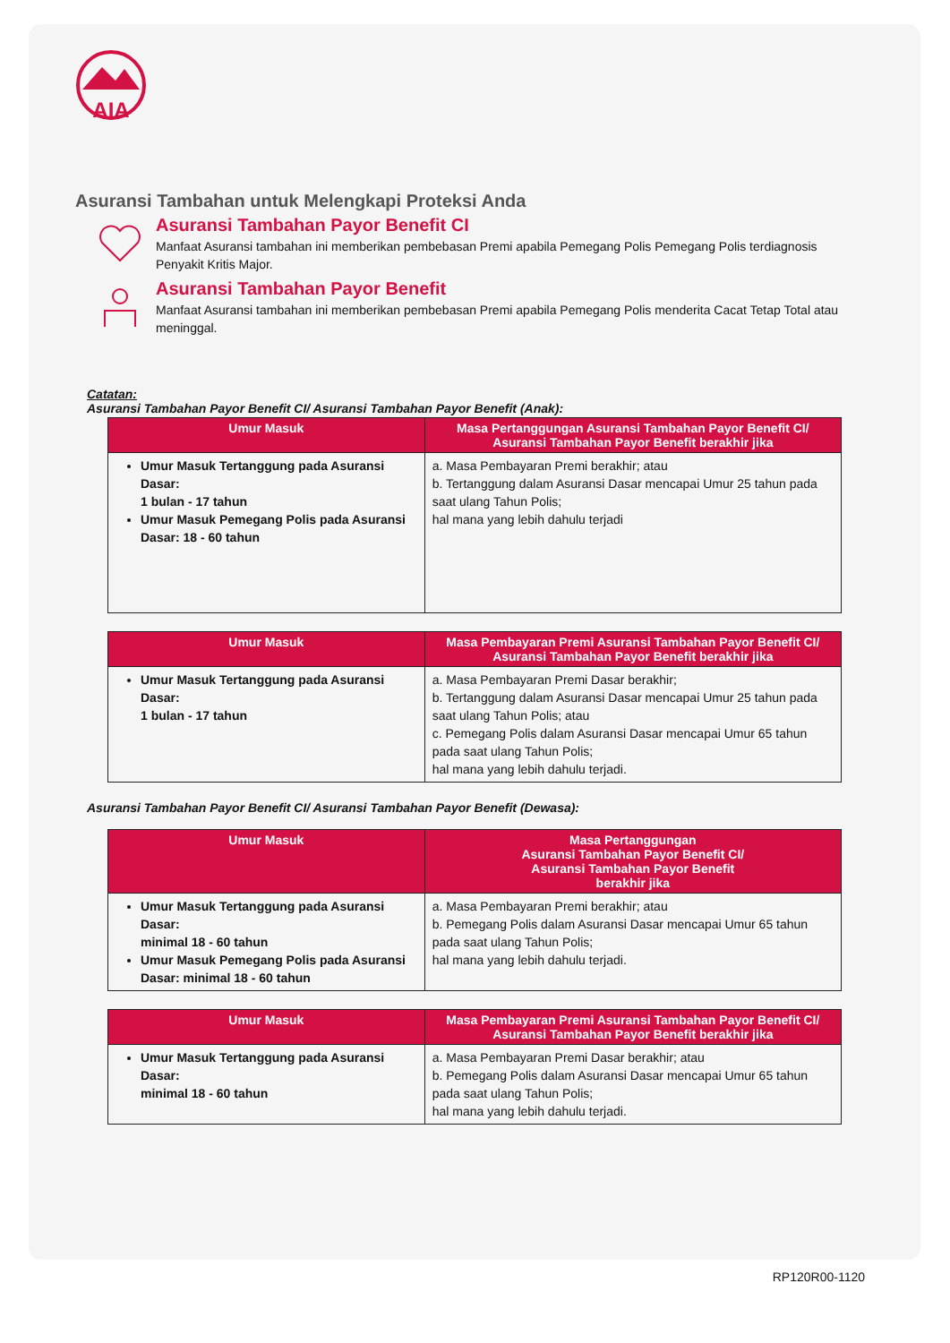AIA
Asuransi Tambahan untuk Melengkapi Proteksi Anda
Asuransi Tambahan Payor Benefit CI
Manfaat Asuransi tambahan ini memberikan pembebasan Premi apabila Pemegang Polis Pemegang Polis terdiagnosis Penyakit Kritis Major.
Asuransi Tambahan Payor Benefit
Manfaat Asuransi tambahan ini memberikan pembebasan Premi apabila Pemegang Polis menderita Cacat Tetap Total atau meninggal.
Catatan:
Asuransi Tambahan Payor Benefit CI/ Asuransi Tambahan Payor Benefit (Anak):
| Umur Masuk | Masa Pertanggungan Asuransi Tambahan Payor Benefit CI/ Asuransi Tambahan Payor Benefit berakhir jika |
| --- | --- |
| Umur Masuk Tertanggung pada Asuransi Dasar: 1 bulan - 17 tahun Umur Masuk Pemegang Polis pada Asuransi Dasar: 18 - 60 tahun | a. Masa Pembayaran Premi berakhir; atau b. Tertanggung dalam Asuransi Dasar mencapai Umur 25 tahun pada saat ulang Tahun Polis; hal mana yang lebih dahulu terjadi |
| Umur Masuk | Masa Pembayaran Premi Asuransi Tambahan Payor Benefit CI/ Asuransi Tambahan Payor Benefit berakhir jika |
| --- | --- |
| Umur Masuk Tertanggung pada Asuransi Dasar: 1 bulan - 17 tahun | a. Masa Pembayaran Premi Dasar berakhir; b. Tertanggung dalam Asuransi Dasar mencapai Umur 25 tahun pada saat ulang Tahun Polis; atau c. Pemegang Polis dalam Asuransi Dasar mencapai Umur 65 tahun pada saat ulang Tahun Polis; hal mana yang lebih dahulu terjadi. |
Asuransi Tambahan Payor Benefit CI/ Asuransi Tambahan Payor Benefit (Dewasa):
| Umur Masuk | Masa Pertanggungan Asuransi Tambahan Payor Benefit CI/ Asuransi Tambahan Payor Benefit berakhir jika |
| --- | --- |
| Umur Masuk Tertanggung pada Asuransi Dasar: minimal 18 - 60 tahun Umur Masuk Pemegang Polis pada Asuransi Dasar: minimal 18 - 60 tahun | a. Masa Pembayaran Premi berakhir; atau b. Pemegang Polis dalam Asuransi Dasar mencapai Umur 65 tahun pada saat ulang Tahun Polis; hal mana yang lebih dahulu terjadi. |
| Umur Masuk | Masa Pembayaran Premi Asuransi Tambahan Payor Benefit CI/ Asuransi Tambahan Payor Benefit berakhir jika |
| --- | --- |
| Umur Masuk Tertanggung pada Asuransi Dasar: minimal 18 - 60 tahun | a. Masa Pembayaran Premi Dasar berakhir; atau b. Pemegang Polis dalam Asuransi Dasar mencapai Umur 65 tahun pada saat ulang Tahun Polis; hal mana yang lebih dahulu terjadi. |
RP120R00-1120